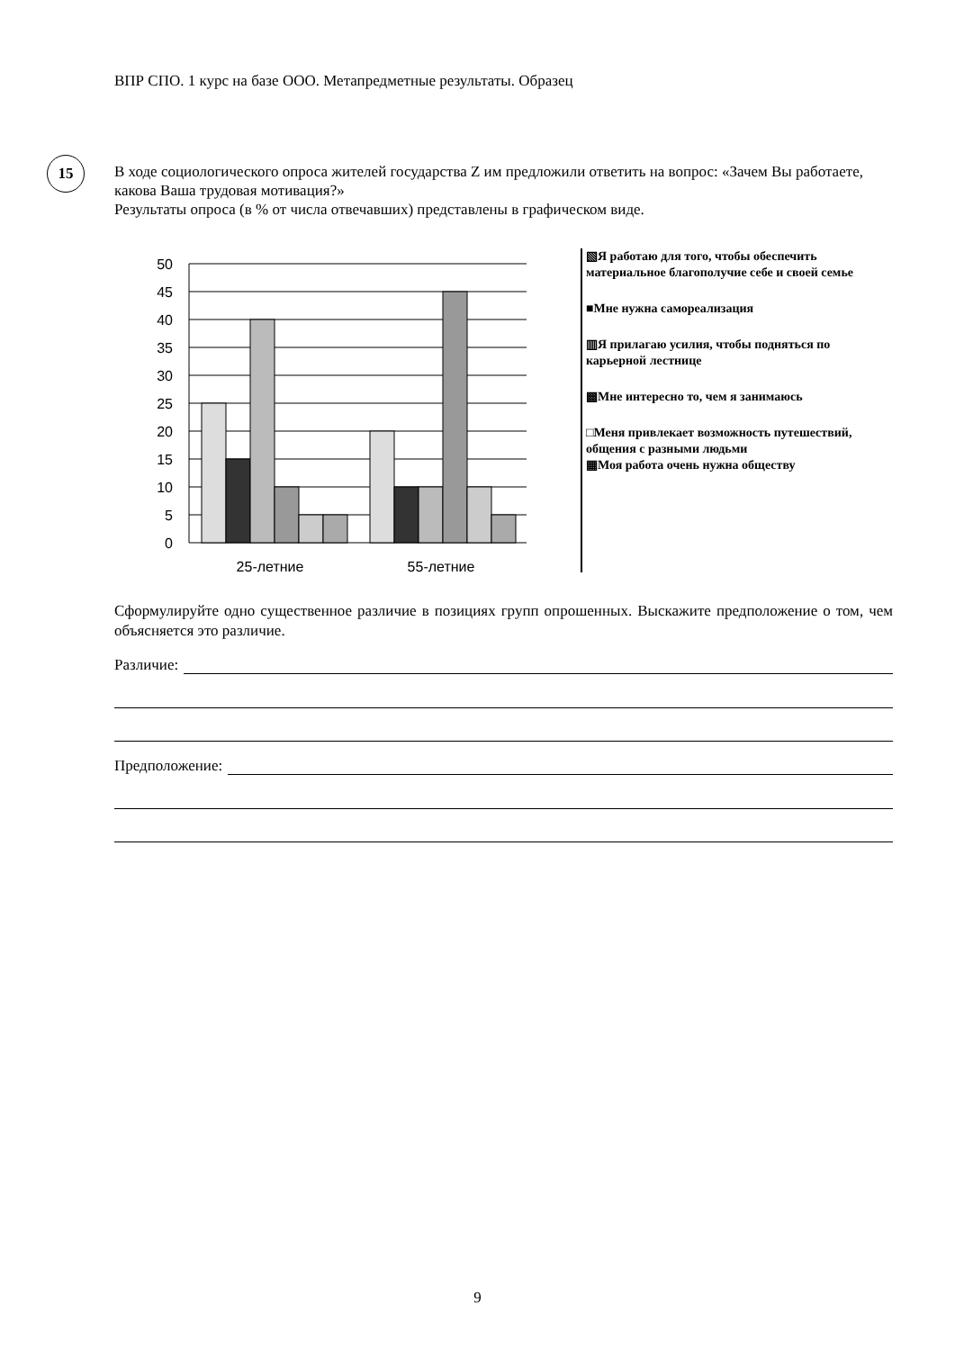ВПР СПО. 1 курс на базе ООО. Метапредметные результаты. Образец
15
В ходе социологического опроса жителей государства Z им предложили ответить на вопрос: «Зачем Вы работаете, какова Ваша трудовая мотивация?»
Результаты опроса (в % от числа отвечавших) представлены в графическом виде.
50
45
40
35
30
25
20
15
10
5
0
25-летние
55-летние
▧Я работаю для того, чтобы обеспечить материальное благополучие себе и своей семье
■Мне нужна самореализация
▥Я прилагаю усилия, чтобы подняться по карьерной лестнице
▩Мне интересно то, чем я занимаюсь
□Меня привлекает возможность путешествий, общения с разными людьми
▦Моя работа очень нужна обществу
Сформулируйте одно существенное различие в позициях групп опрошенных. Выскажите предположение о том, чем объясняется это различие.
Различие:
Предположение:
9